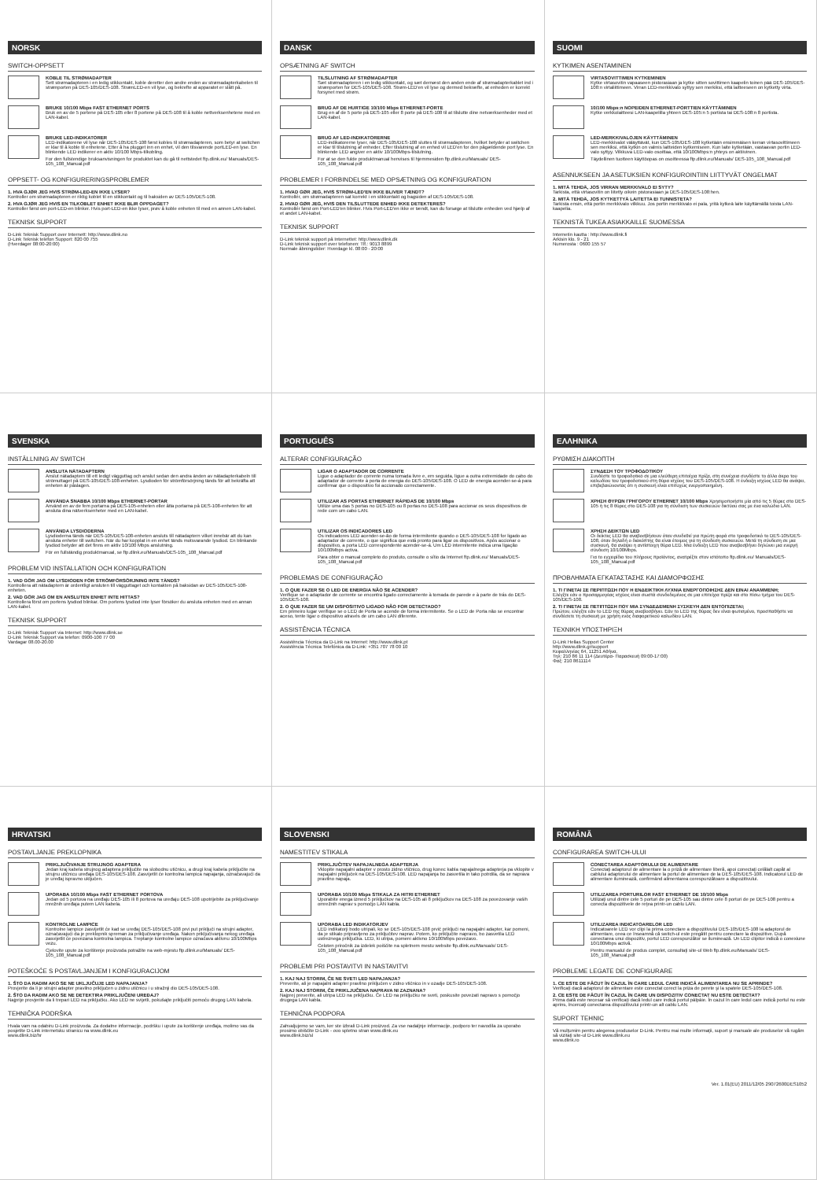NORSK
SWITCH-OPPSETT
KOBLE TIL STRØMADAPTER
Sett strømadapteren i en ledig stikkontakt, koble deretter den andre enden av strømadapterkabelen til strømporten på DES-105/DES-108. StrømLED-en vil lyse, og bekrefte at apparatet er slått på.
BRUKE 10/100 Mbps FAST ETHERNET PORTS
Bruk en av de 5 portene på DES-105 eller 8 portene på DES-108 til å koble nettverksenhetene med en LAN-kabel.
BRUKE LED-INDIKATORER
LED-indikatorene vil lyse når DES-105/DES-108 først kobles til strømadapteren, som betyr at switchen er klar til å koble til enhetene. Etter å ha plugget inn en enhet, vil den tilsvarende portLED-en lyse. En blinkende LED indikerer en aktiv 10/100 Mbps-tilkobling.
For den fullstendige bruksanvisningen for produktet kan du gå til nettstedet ftp.dlink.eu/ Manuals/DES-105_108_Manual.pdf
OPPSETT- OG KONFIGURERINGSPROBLEMER
1. HVA GJØR JEG HVIS STRØM-LED-EN IKKE LYSER?
Kontroller om strømadapteren er riktig koblet til en stikkontakt og til baksiden av DES-105/DES-108.
2. HVA GJØR JEG HVIS EN TILKOBLET ENHET IKKE BLIR OPPDAGET?
Kontroller først om port-LED-en blinker. Hvis port-LED-en ikke lyser, prøv å koble enheten til med en annen LAN-kabel.
TEKNISK SUPPORT
D-Link Teknisk Support over Internett: http://www.dlink.no
D-Link Teknisk telefon Support: 820 00 755
(Hverdager 08:00-20:00)
DANSK
OPSÆTNING AF SWITCH
TILSLUTNING AF STRØMADAPTER
Sæt strømadapteren i en ledig stikkontakt, og sæt dernæst den anden ende af strømadapterkablet ind i strømporten for DES-105/DES-108. Strøm-LED'en vil lyse og dermed bekræfte, at enheden er korrekt forsynet med strøm.
BRUG AF DE HURTIGE 10/100 Mbps ETHERNET-PORTE
Brug en af de 5 porte på DES-105 eller 8 porte på DES-108 til at tilslutte dine netværksenheder med et LAN-kabel.
BRUG AF LED-INDIKATORERNE
LED-indikatorerne lyser, når DES-105/DES-108 sluttes til strømadapteren, hvilket betyder at switchen er klar til tilslutning af enheder. Efter tilslutning af en enhed vil LED'en for den pågældende port lyse. En blinkende LED angiver en aktiv 10/100Mbps-tilslutning.
For at se den fulde produktmanual henvises til hjemmesiden ftp.dlink.eu/Manuals/ DES-105_108_Manual.pdf
PROBLEMER I FORBINDELSE MED OPSÆTNING OG KONFIGURATION
1. HVAD GØR JEG, HVIS STRØM-LED'EN IKKE BLIVER TÆNDT?
Kontrollér, om strømadapteren sat korrekt i en stikkontakt og bagsiden af DES-105/DES-108.
2. HVAD GØR JEG, HVIS DEN TILSLUTTEDE ENHED IKKE DETEKTERES?
Kontrollér først om Port-LED'en blinker. Hvis Port-LED'en ikke er tændt, kan du forsøge at tilslutte enheden ved hjælp af et andet LAN-kabel.
TEKNISK SUPPORT
D-Link teknisk support på Internettet: http://www.dlink.dk
D-Link teknisk support over telefonen: Tlf.: 9013 8899
Normale åbningstider: Hverdage kl. 08:00 - 20:00
SUOMI
KYTKIMEN ASENTAMINEN
VIRTASOVITTIMEN KYTKEMINEN
Kytke virtasovitin vapaaseen pistorasiaan ja kytke sitten sovittimen kaapelin toinen pää DES-105/DES-108:n virtaliittimeen. Virran LED-merkkivalo syttyy sen merkiksi, että laitteeseen on kytketty virta.
10/100 Mbps:n NOPEIDEN ETHERNET-PORTTIEN KÄYTTÄMINEN
Kytke verkkolaitteesi LAN-kaapelilla yhteen DES-105:n 5 portista tai DES-108:n 8 portista.
LED-MERKKIVALOJEN KÄYTTÄMINEN
LED-merkkivalot väläyttävät, kun DES-105/DES-108 kytketään ensimmäisen kerran virtasovittimeen sen merkiksi, että kytkin on valmis laitteiden kytkemiseen. Kun laite kytketään, vastaavan portin LED-valo syttyy. Vilkkuva LED-valo osoittaa, että 10/100Mbps:n yhteys on aktiivinen.
Täydellinen tuotteen käyttöopas on osoitteessa ftp.dlink.eu/Manuals/ DES-105_108_Manual.pdf
ASENNUKSEEN JA ASETUKSIEN KONFIGUROINTIIN LIITTYVÄT ONGELMAT
1. MITÄ TEHDÄ, JOS VIRRAN MERKKIVALO EI SYTY?
Tarkista, että virtasovitin on liitetty oikein pistorasiaan ja DES-105/DES-108:hen.
2. MITÄ TEHDÄ, JOS KYTKETTYÄ LAITETTA EI TUNNISTETA?
Tarkista ensin, että portin merkkivalo vilkkuu. Jos portin merkkivalo ei pala, yritä kytkeä laite käyttämällä toista LAN-kaapelia.
TEKNISTÄ TUKEA ASIAKKAILLE SUOMESSA
Internetin kautta : http://www.dlink.fi
Arkisin klo. 9 - 21
Numerosta : 0600 155 57
SVENSKA
INSTÄLLNING AV SWITCH
ANSLUTA NÄTADAPTERN
Anslut nätadaptern till ett ledigt vägguttag och anslut sedan den andra änden av nätadapterkabeln till strömuttaget på DES-105/DES-108-enheten. Lysdioden för strömförsörjning tänds för att bekräfta att enheten är påslagen.
ANVÄNDA SNABBA 10/100 Mbps ETHERNET-PORTAR
Använd en av de fem portarna på DES-105-enheten eller åtta portarna på DES-108-enheten för att ansluta dina nätverksenheter med en LAN-kabel.
ANVÄNDA LYSDIODERNA
Lysdioderna tänds när DES-105/DES-108-enheten ansluts till nätadaptern vilket innebär att du kan ansluta enheter till switchen. När du har kopplat in en enhet tänds motsvarande lysdiod. En blinkande lysdiod betyder att det finns en aktiv 10/100 Mbps anslutning.
För en fullständig produktmanual, se ftp.dlink.eu/Manuals/DES-105_108_Manual.pdf
PROBLEM VID INSTALLATION OCH KONFIGURATION
1. VAD GÖR JAG OM LYSDIODEN FÖR STRÖMFÖRSÖRJNING INTE TÄNDS?
Kontrollera att nätadaptern är ordentligt ansluten till vägguttaget och kontakten på baksidan av DES-105/DES-108-enheten.
2. VAD GÖR JAG OM EN ANSLUTEN ENHET INTE HITTAS?
Kontrollera först om portens lysdiod blinkar. Om portens lysdiod inte lyser försöker du ansluta enheten med en annan LAN-kabel.
TEKNISK SUPPORT
D-Link Teknisk Support via Internet: http://www.dlink.se
D-Link Teknisk Support via telefon: 0900-100 77 00
Vardagar 08.00-20.00
PORTUGUÊS
ALTERAR CONFIGURAÇÃO
LIGAR O ADAPTADOR DE CORRENTE
Ligue o adaptador de corrente numa tomada livre e, em seguida, ligue a outra extremidade do cabo do adaptador de corrente à porta de energia do DES-105/DES-108. O LED de energia acender-se-á para confirmar que o dispositivo foi accionado correctamente.
UTILIZAR AS PORTAS ETHERNET RÁPIDAS DE 10/100 Mbps
Utilize uma das 5 portas no DES-105 ou 8 portas no DES-108 para accionar os seus dispositivos de rede com um cabo LAN.
UTILIZAR OS INDICADORES LED
Os indicadores LED acender-se-ão de forma intermitente quando o DES-105/DES-108 for ligado ao adaptador de corrente, o que significa que está pronto para ligar os dispositivos. Após accionar o dispositivo, a porta LED correspondente acender-se-á. Um LED intermitente indica uma ligação 10/100Mbps activa.
Para obter o manual completo do produto, consulte o sítio da Internet ftp.dlink.eu/ Manuals/DES-105_108_Manual.pdf
PROBLEMAS DE CONFIGURAÇÃO
1. O QUE FAZER SE O LED DE ENERGIA NÃO SE ACENDER?
Verifique se o adaptador de corrente se encontra ligado correctamente à tomada de parede e à parte de trás do DES-105/DES-108.
2. O QUE FAZER SE UM DISPOSITIVO LIGADO NÃO FOR DETECTADO?
Em primeiro lugar verifique se o LED de Porta se acende de forma intermitente. Se o LED de Porta não se encontrar aceso, tente ligar o dispositivo através de um cabo LAN diferente.
ASSISTÊNCIA TÉCNICA
Assistência Técnica da D-Link na Internet: http://www.dlink.pt
Assistência Técnica Telefónica da D-Link: +351 707 78 00 10
ΕΛΛΗΝΙΚΑ
ΡΥΘΜΙΣΗ ΔΙΑΚΟΠΤΗ
ΣΥΝΔΕΣΗ ΤΟΥ ΤΡΟΦΟΔΟΤΙΚΟΥ
Συνδέστε το τροφοδοτικό σε μια ελεύθερη επιτοίχια πρίζα, στη συνέχεια συνδέστε το άλλο άκρο του καλωδίου του τροφοδοτικού στη θύρα ισχύος του DES-105/DES-108. Η ένδειξη ισχύος LED θα ανάψει, επιβεβαιώνοντας ότι η συσκευή είναι επιτυχώς ενεργοποιημένη.
ΧΡΗΣΗ ΘΥΡΩΝ ΓΡΗΓΟΡΟΥ ETHERNET 10/100 Mbps Χρησιμοποιήστε μία από τις 5 θύρες στο DES-105 ή τις 8 θύρες στο DES-108 για τη σύνδεση των συσκευών δικτύου σας με ένα καλώδιο LAN.
ΧΡΗΣΗ ΔΕΙΚΤΩΝ LED
Οι δείκτες LED θα αναβοσβήσουν όταν συνδεθεί για πρώτη φορά στο τροφοδοτικό το DES-105/DES-108, όταν δηλαδή ο διακόπτης θα είναι έτοιμος για τη σύνδεση συσκευών. Μετά τη σύνδεση σε μια συσκευή, θα ανάψει η αντίστοιχη θύρα LED. Μια ένδειξη LED που αναβοσβήνει δηλώνει μια ενεργή σύνδεση 10/100Mbps.
Για το εγχειρίδιο του πλήρους προϊόντος, ανατρέξτε στον ιστότοπο ftp.dlink.eu/ Manuals/DES-105_108_Manual.pdf
ΠΡΟΒΛΗΜΑΤΑ ΕΓΚΑΤΑΣΤΑΣΗΣ ΚΑΙ ΔΙΑΜΟΡΦΩΣΗΣ
1. ΤΙ ΓΙΝΕΤΑΙ ΣΕ ΠΕΡΙΠΤΩΣΗ ΠΟΥ Η ΕΝΔΕΙΚΤΙΚΗ ΛΥΧΝΙΑ ΕΝΕΡΓΟΠΟΙΗΣΗΣ ΔΕΝ ΕΙΝΑΙ ΑΝΑΜΜΕΝΗ;
Ελέγξτε εάν ο προσαρμογέας ισχύος είναι σωστά συνδεδεμένος σε μια επιτείχια πρίζα και στο πίσω τμήμα του DES-105/DES-108.
2. ΤΙ ΓΙΝΕΤΑΙ ΣΕ ΠΕΤΙΠΤΩΣΗ ΠΟΥ ΜΙΑ ΣΥΝΔΕΔΕΜΕΝΗ ΣΥΣΚΕΥΗ ΔΕΝ ΕΝΤΟΠΙΖΕΤΑΙ;
Πρώτον, ελέγξτε εάν το LED της θύρας αναβοσβήνει. Εάν το LED της θύρας δεν είναι φωτισμένο, προσπαθήστε να συνδέσετε τη συσκευή με χρήση ενός διαφορετικού καλωδίου LAN.
ΤΕΧΝΙΚΗ ΥΠΟΣΤΗΡΙΞΗ
D-Link Hellas Support Center
http://www.dlink.gr/support
Κεφαλληνίας 64, 11251 Αθήνα,
Τηλ: 210 86 11 114 (Δευτέρα- Παρασκευή 09:00-17:00)
Φαξ: 210 8611114
HRVATSKI
POSTAVLJANJE PREKLOPNIKA
PRIKLJUČIVANJE STRUJNOG ADAPTERA
Jedan kraj kabela strujnog adaptera priključite na slobodnu utičnicu, a drugi kraj kabela priključite na strujnu utičnicu uređaja DES-105/DES-108. Zasvijetlit će kontrolna lampica napajanja, označavajući da je uređaj ispravno uključen.
UPORABA 10/100 Mbps FAST ETHERNET PORTOVA
Jedan od 5 portova na uređaju DES-105 ili 8 portova na uređaju DES-108 upotrijebite za priključivanje mrežnih uređaja putem LAN kabela.
KONTROLNE LAMPICE
Kontrolne lampice zasvijetlit će kad se uređaj DES-105/DES-108 prvi put priključi na strujni adapter, označavajući da je preklopnik spreman za priključivanje uređaja. Nakon priključivanja nekog uređaja zasvijetlit će povezana kontrolna lampica. Treptanje kontrolne lampice označava aktivnu 10/100Mbps vezu.
Cjelovite upute za korištenje proizvoda potražite na web-mjestu ftp.dlink.eu/Manuals/ DES-105_108_Manual.pdf
POTEŠKOĆE S POSTAVLJANJEM I KONFIGURACIJOM
1. ŠTO DA RADIM AKO SE NE UKLJUČUJE LED NAPAJANJA?
Provjerite da li je strujni adapter pravilno priključen u zidnu utičnicu i u stražnji dio DES-105/DES-108.
2. ŠTO DA RADIM AKO SE NE DETEKTIRA PRIKLJUČENI UREĐAJ?
Najprije provjerite da li trepari LED na priključku. Ako LED ne svijetli, pokušajte priključiti pomoću drugog LAN kabela.
TEHNIČKA PODRŠKA
Hvala vam na odabiru D-Link proizvoda. Za dodatne informacije, podršku i upute za korištenje uređaja, molimo vas da posjetite D-Link internetsku stranicu na www.dlink.eu
www.dlink.biz/hr
SLOVENSKI
NAMESTITEV STIKALA
PRIKLJUČITEV NAPAJALNEGA ADAPTERJA
Vklopite napajalni adapter v prosto zidno vtičnico, drug konec kabla napajalnega adapterja pa vklopite v napajalni priključek na DES-105/DES-108. LED napajanja bo zasvetila in tako potrdila, da se naprava pravilno napaja.
UPORABA 10/100 Mbps STIKALA ZA HITRI ETHERNET
Uporabite enega izmed 5 priključkov na DES-105 ali 8 priključkov na DES-108 za povezovanje vaših omrežnih naprav s pomočjo LAN kabla.
UPORABA LED INDIKATORJEV
LED indikatorji bodo utripali, ko se DES-105/DES-108 prvič priključi na napajalni adapter, kar pomeni, da je stikalo pripravljeno za priključitev naprav. Potem, ko priključite napravo, bo zasvetila LED ustreznega priključka. LED, ki utripa, pomeni aktivno 10/100Mbps povezavo.
Celoten priročnik za izdelek poiščite na spletnem mestu website ftp.dlink.eu/Manuals/ DES-105_108_Manual.pdf
PROBLEMI PRI POSTAVITVI IN NASTAVITVI
1. KAJ NAJ STORIM, ČE NE SVETI LED NAPAJANJA?
Preverite, ali je napajalni adapter pravilno priključen v zidno vtičnico in v ozadje DES-105/DES-108.
2. KAJ NAJ STORIM, ČE PRIKLJUČENA NAPRAVA NI ZAZNANA?
Najprej preverite, ali utripa LED na priključku. Če LED na priključku ne sveti, poskusite povezati napravo s pomočjo drugega LAN kabla.
TEHNIČNA PODPORA
Zahvaljujemo se vam, ker ste izbrali D-Link proizvod. Za vse nadaljnje informacije, podporo ter navodila za uporabo prosimo obiščite D-Link - ovo spletno stran www.dlink.eu
www.dlink.biz/sl
ROMÂNĂ
CONFIGURAREA SWITCH-ULUI
CONECTAREA ADAPTORULUI DE ALIMENTARE
Conectaţi adaptorul de alimentare la o priză de alimentare liberă, apoi conectaţi celălalt capăt al cablului adaptorului de alimentare la portul de alimentare de la DES-105/DES-108. Indicatorul LED de alimentare iluminează, confirmând alimentarea corespunzătoare a dispozitivului.
UTILIZAREA PORTURILOR FAST ETHERNET DE 10/100 Mbps
Utilizaţi unul dintre cele 5 porturi de pe DES-105 sau dintre cele 8 porturi de pe DES-108 pentru a conecta dispozitivele de reţea printr-un cablu LAN.
UTILIZAREA INDICATOARELOR LED
Indicatoarele LED vor clipi la prima conectare a dispozitivului DES-105/DES-108 la adaptorul de alimentare, ceea ce înseamnă că switch-ul este pregătit pentru conectare la dispozitive. După conectarea unui dispozitiv, portul LED corespunzător se iluminează. Un LED clipitor indică o conexiune 10/100Mbps activă.
Pentru manualul de produs complet, consultaţi site-ul Web ftp.dlink.eu/Manuals/ DES-105_108_Manual.pdf
PROBLEME LEGATE DE CONFIGURARE
1. CE ESTE DE FĂCUT ÎN CAZUL ÎN CARE LEDUL CARE INDICĂ ALIMENTAREA NU SE APRINDE?
Verificaţi dacă adaptorul de alimentare este conectat corect la priza de perete şi la spatele DES-105/DES-108.
2. CE ESTE DE FĂCUT ÎN CAZUL ÎN CARE UN DISPOZITIV CONECTAT NU ESTE DETECTAT?
Prima dată este necesar să verificaţi dacă ledul care indică portul pâlpâie. În cazul în care ledul care indică portul nu este aprins, încercaţi conectarea dispozitivului printr-un alt cablu LAN.
SUPORT TEHNIC
Vă mulţumim pentru alegerea produselor D-Link. Pentru mai multe informaţii, suport şi manuale ale produselor vă rugăm să vizitaţi site-ul D-Link www.dlink.eu
www.dlink.ro
Ver. 1.01(EU) 2011/12/05 29072600DES1052